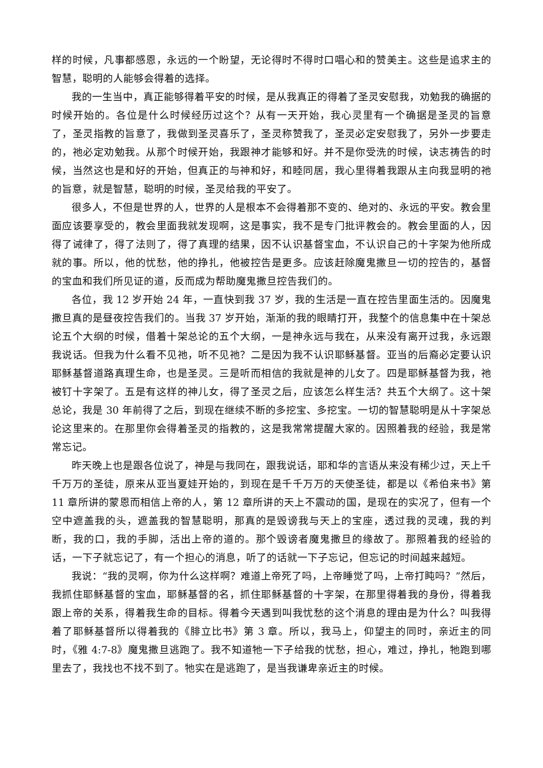样的时候，凡事都感恩，永远的一个盼望，无论得时不得时口唱心和的赞美主。这些是追求主的智慧，聪明的人能够会得着的选择。
我的一生当中，真正能够得着平安的时候，是从我真正的得着了圣灵安慰我，劝勉我的确据的时候开始的。各位是什么时候经历过这个？从有一天开始，我心灵里有一个确据是圣灵的旨意了，圣灵指教的旨意了，我做到圣灵喜乐了，圣灵称赞我了，圣灵必定安慰我了，另外一步要走的，祂必定劝勉我。从那个时候开始，我跟神才能够和好。并不是你受洗的时候，诀志祷告的时候，当然这也是和好的开始，但真正的与神和好，和睦同居，我心里得着我跟从主向我显明的祂的旨意，就是智慧，聪明的时候，圣灵给我的平安了。
很多人，不但是世界的人，世界的人是根本不会得着那不变的、绝对的、永远的平安。教会里面应该要享受的，教会里面我就发现啊，这是事实，我不是专门批评教会的。教会里面的人，因得了诫律了，得了法则了，得了真理的结果，因不认识基督宝血，不认识自己的十字架为他所成就的事。所以，他的忧愁，他的挣扎，他被控告是更多。应该赶除魔鬼撒旦一切的控告的，基督的宝血和我们所见证的道，反而成为帮助魔鬼撒旦控告我们的。
各位，我 12 岁开始 24 年，一直快到我 37 岁，我的生活是一直在控告里面生活的。因魔鬼撒旦真的是昼夜控告我们的。当我 37 岁开始，渐渐的我的眼睛打开，我整个的信息集中在十架总论五个大纲的时候，借着十架总论的五个大纲，一是神永远与我在，从来没有离开过我，永远跟我说话。但我为什么看不见祂，听不见祂？二是因为我不认识耶稣基督。亚当的后裔必定要认识耶稣基督道路真理生命，也是圣灵。三是听而相信的我就是神的儿女了。四是耶稣基督为我，祂被钉十字架了。五是有这样的神儿女，得了圣灵之后，应该怎么样生活？共五个大纲了。这十架总论，我是 30 年前得了之后，到现在继续不断的多挖宝、多挖宝。一切的智慧聪明是从十字架总论这里来的。在那里你会得着圣灵的指教的，这是我常常提醒大家的。因照着我的经验，我是常常忘记。
昨天晚上也是跟各位说了，神是与我同在，跟我说话，耶和华的言语从来没有稀少过，天上千千万万的圣徒，原来从亚当夏娃开始的，到现在是千千万万的天使圣徒，都是以《希伯来书》第 11 章所讲的蒙恩而相信上帝的人，第 12 章所讲的天上不震动的国，是现在的实况了，但有一个空中遮盖我的头，遮盖我的智慧聪明，那真的是毁谤我与天上的宝座，透过我的灵魂，我的判断，我的口，我的手脚，活出上帝的道的。那个毁谤者魔鬼撒旦的缘故了。那照着我的经验的话，一下子就忘记了，有一个担心的消息，听了的话就一下子忘记，但忘记的时间越来越短。
我说：“我的灵啊，你为什么这样啊？难道上帝死了吗，上帝睡觉了吗，上帝打盹吗？”然后，我抓住耶稣基督的宝血，耶稣基督的名，抓住耶稣基督的十字架，在那里得着我的身份，得着我跟上帝的关系，得着我生命的目标。得着今天遇到叫我忧愁的这个消息的理由是为什么？叫我得着了耶稣基督所以得着我的《腓立比书》第 3 章。所以，我马上，仰望主的同时，亲近主的同时，《雅 4:7-8》魔鬼撒旦逃跑了。我不知道牠一下子给我的忧愁，担心，难过，挣扎，牠跑到哪里去了，我找也不找不到了。牠实在是逃跑了，是当我谦卑亲近主的时候。